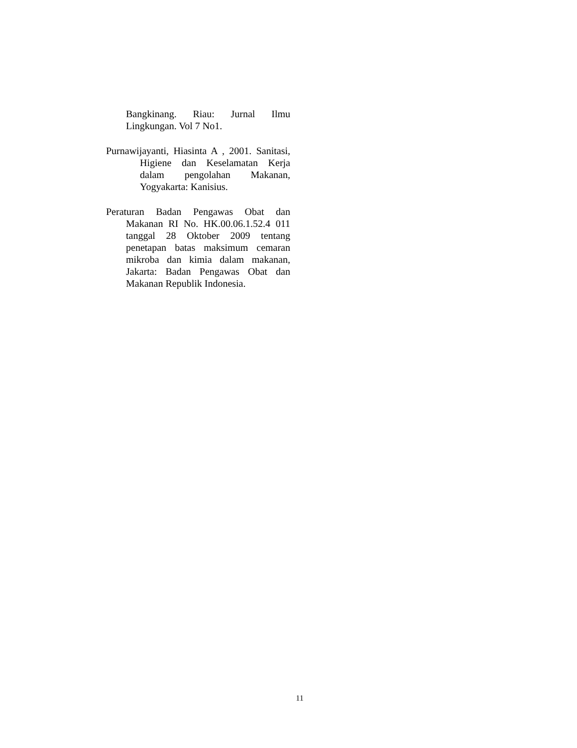Bangkinang. Riau: Jurnal Ilmu Lingkungan. Vol 7 No1.
Purnawijayanti, Hiasinta A , 2001. Sanitasi, Higiene dan Keselamatan Kerja dalam pengolahan Makanan, Yogyakarta: Kanisius.
Peraturan Badan Pengawas Obat dan Makanan RI No. HK.00.06.1.52.4 011 tanggal 28 Oktober 2009 tentang penetapan batas maksimum cemaran mikroba dan kimia dalam makanan, Jakarta: Badan Pengawas Obat dan Makanan Republik Indonesia.
11